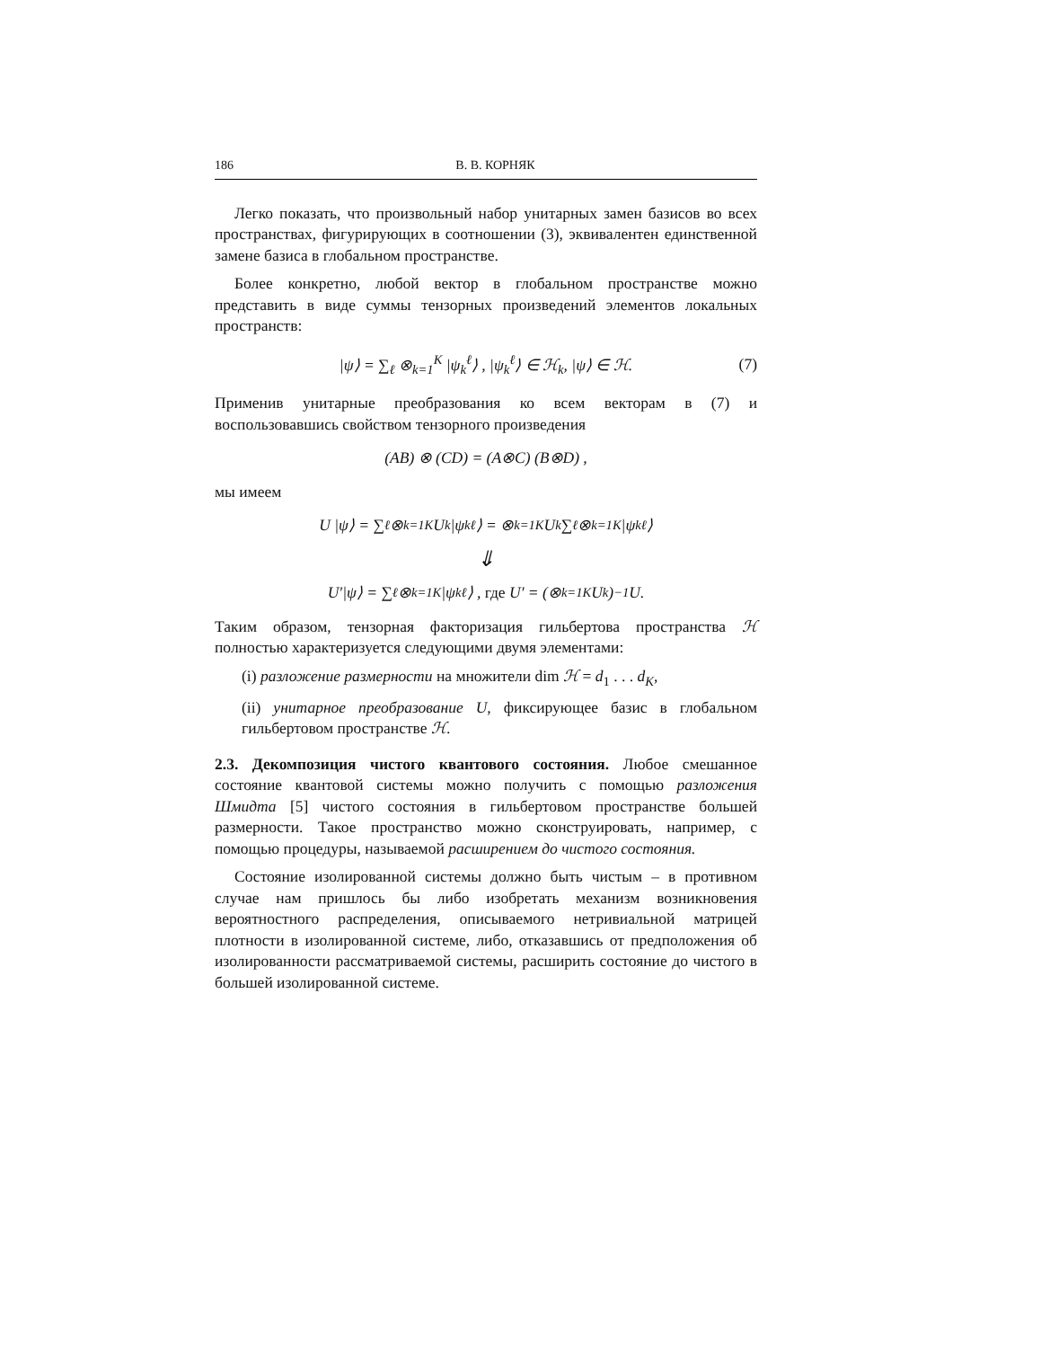186 В. В. КОРНЯК
Легко показать, что произвольный набор унитарных замен базисов во всех пространствах, фигурирующих в соотношении (3), эквивалентен единственной замене базиса в глобальном пространстве.
Более конкретно, любой вектор в глобальном пространстве можно представить в виде суммы тензорных произведений элементов локальных пространств:
|ψ⟩ = ∑<sub>ℓ</sub> ⊗<sub>k=1</sub><sup>K</sup> |ψ<sub>k</sub><sup>ℓ</sup>⟩ , |ψ<sub>k</sub><sup>ℓ</sup>⟩ ∈ ℋ<sub>k</sub>, |ψ⟩ ∈ ℋ. (7)
Применив унитарные преобразования ко всем векторам в (7) и воспользовавшись свойством тензорного произведения
(AB) ⊗ (CD) = (A⊗C) (B⊗D) ,
мы имеем
U |ψ⟩ = ∑<sub>ℓ</sub> ⊗<sub>k=1</sub><sup>K</sup> U<sub>k</sub> |ψ<sub>k</sub><sup>ℓ</sup>⟩ = ⊗<sub>k=1</sub><sup>K</sup> U<sub>k</sub> ∑<sub>ℓ</sub> ⊗<sub>k=1</sub><sup>K</sup> |ψ<sub>k</sub><sup>ℓ</sup>⟩
⇓
U′|ψ⟩ = ∑<sub>ℓ</sub> ⊗<sub>k=1</sub><sup>K</sup> |ψ<sub>k</sub><sup>ℓ</sup>⟩ , где U′ = (⊗<sub>k=1</sub><sup>K</sup> U<sub>k</sub>)<sup>−1</sup> U.
Таким образом, тензорная факторизация гильбертова пространства ℋ полностью характеризуется следующими двумя элементами:
(i) разложение размерности на множители dim ℋ = d<sub>1</sub> . . . d<sub>K</sub>,
(ii) унитарное преобразование U, фиксирующее базис в глобальном гильбертовом пространстве ℋ.
2.3. Декомпозиция чистого квантового состояния. Любое смешанное состояние квантовой системы можно получить с помощью разложения Шмидта [5] чистого состояния в гильбертовом пространстве большей размерности. Такое пространство можно сконструировать, например, с помощью процедуры, называемой расширением до чистого состояния.
Состояние изолированной системы должно быть чистым – в противном случае нам пришлось бы либо изобретать механизм возникновения вероятностного распределения, описываемого нетривиальной матрицей плотности в изолированной системе, либо, отказавшись от предположения об изолированности рассматриваемой системы, расширить состояние до чистого в большей изолированной системе.